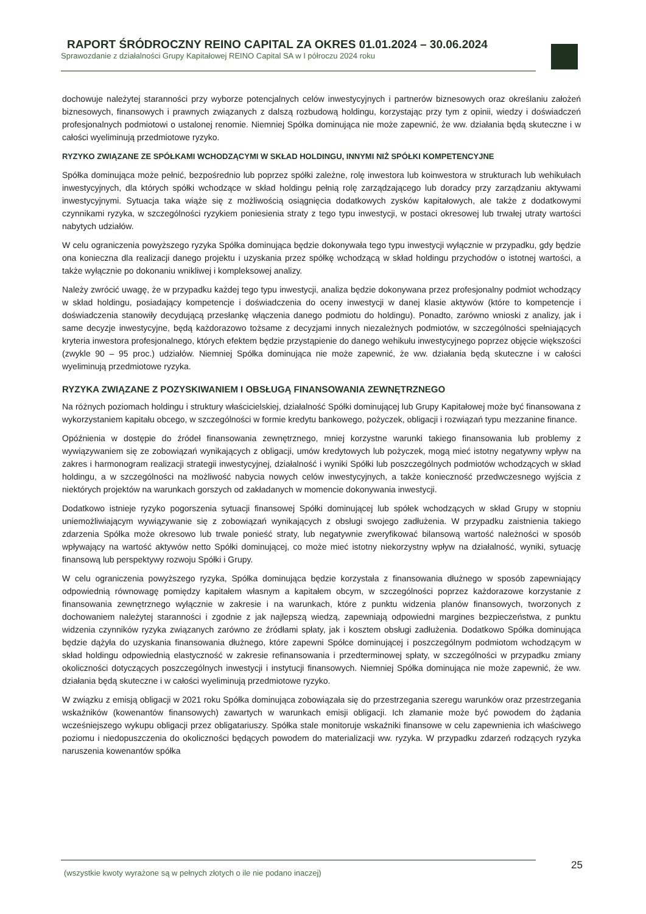RAPORT ŚRÓDROCZNY REINO CAPITAL ZA OKRES 01.01.2024 – 30.06.2024
Sprawozdanie z działalności Grupy Kapitałowej REINO Capital SA w I półroczu 2024 roku
dochowuje należytej staranności przy wyborze potencjalnych celów inwestycyjnych i partnerów biznesowych oraz określaniu założeń biznesowych, finansowych i prawnych związanych z dalszą rozbudową holdingu, korzystając przy tym z opinii, wiedzy i doświadczeń profesjonalnych podmiotowi o ustalonej renomie. Niemniej Spółka dominująca nie może zapewnić, że ww. działania będą skuteczne i w całości wyeliminują przedmiotowe ryzyko.
RYZYKO ZWIĄZANE ZE SPÓŁKAMI WCHODZĄCYMI W SKŁAD HOLDINGU, INNYMI NIŻ SPÓŁKI KOMPETENCYJNE
Spółka dominująca może pełnić, bezpośrednio lub poprzez spółki zależne, rolę inwestora lub koinwestora w strukturach lub wehikułach inwestycyjnych, dla których spółki wchodzące w skład holdingu pełnią rolę zarządzającego lub doradcy przy zarządzaniu aktywami inwestycyjnymi. Sytuacja taka wiąże się z możliwością osiągnięcia dodatkowych zysków kapitałowych, ale także z dodatkowymi czynnikami ryzyka, w szczególności ryzykiem poniesienia straty z tego typu inwestycji, w postaci okresowej lub trwałej utraty wartości nabytych udziałów.
W celu ograniczenia powyższego ryzyka Spółka dominująca będzie dokonywała tego typu inwestycji wyłącznie w przypadku, gdy będzie ona konieczna dla realizacji danego projektu i uzyskania przez spółkę wchodzącą w skład holdingu przychodów o istotnej wartości, a także wyłącznie po dokonaniu wnikliwej i kompleksowej analizy.
Należy zwrócić uwagę, że w przypadku każdej tego typu inwestycji, analiza będzie dokonywana przez profesjonalny podmiot wchodzący w skład holdingu, posiadający kompetencje i doświadczenia do oceny inwestycji w danej klasie aktywów (które to kompetencje i doświadczenia stanowiły decydującą przesłankę włączenia danego podmiotu do holdingu). Ponadto, zarówno wnioski z analizy, jak i same decyzje inwestycyjne, będą każdorazowo tożsame z decyzjami innych niezależnych podmiotów, w szczególności spełniających kryteria inwestora profesjonalnego, których efektem będzie przystąpienie do danego wehikułu inwestycyjnego poprzez objęcie większości (zwykle 90 – 95 proc.) udziałów. Niemniej Spółka dominująca nie może zapewnić, że ww. działania będą skuteczne i w całości wyeliminują przedmiotowe ryzyka.
RYZYKA ZWIĄZANE Z POZYSKIWANIEM I OBSŁUGĄ FINANSOWANIA ZEWNĘTRZNEGO
Na różnych poziomach holdingu i struktury właścicielskiej, działalność Spółki dominującej lub Grupy Kapitałowej może być finansowana z wykorzystaniem kapitału obcego, w szczególności w formie kredytu bankowego, pożyczek, obligacji i rozwiązań typu mezzanine finance.
Opóźnienia w dostępie do źródeł finansowania zewnętrznego, mniej korzystne warunki takiego finansowania lub problemy z wywiązywaniem się ze zobowiązań wynikających z obligacji, umów kredytowych lub pożyczek, mogą mieć istotny negatywny wpływ na zakres i harmonogram realizacji strategii inwestycyjnej, działalność i wyniki Spółki lub poszczególnych podmiotów wchodzących w skład holdingu, a w szczególności na możliwość nabycia nowych celów inwestycyjnych, a także konieczność przedwczesnego wyjścia z niektórych projektów na warunkach gorszych od zakładanych w momencie dokonywania inwestycji.
Dodatkowo istnieje ryzyko pogorszenia sytuacji finansowej Spółki dominującej lub spółek wchodzących w skład Grupy w stopniu uniemożliwiającym wywiązywanie się z zobowiązań wynikających z obsługi swojego zadłużenia. W przypadku zaistnienia takiego zdarzenia Spółka może okresowo lub trwale ponieść straty, lub negatywnie zweryfikować bilansową wartość należności w sposób wpływający na wartość aktywów netto Spółki dominującej, co może mieć istotny niekorzystny wpływ na działalność, wyniki, sytuację finansową lub perspektywy rozwoju Spółki i Grupy.
W celu ograniczenia powyższego ryzyka, Spółka dominująca będzie korzystała z finansowania dłużnego w sposób zapewniający odpowiednią równowagę pomiędzy kapitałem własnym a kapitałem obcym, w szczególności poprzez każdorazowe korzystanie z finansowania zewnętrznego wyłącznie w zakresie i na warunkach, które z punktu widzenia planów finansowych, tworzonych z dochowaniem należytej staranności i zgodnie z jak najlepszą wiedzą, zapewniają odpowiedni margines bezpieczeństwa, z punktu widzenia czynników ryzyka związanych zarówno ze źródłami spłaty, jak i kosztem obsługi zadłużenia. Dodatkowo Spółka dominująca będzie dążyła do uzyskania finansowania dłużnego, które zapewni Spółce dominującej i poszczególnym podmiotom wchodzącym w skład holdingu odpowiednią elastyczność w zakresie refinansowania i przedterminowej spłaty, w szczególności w przypadku zmiany okoliczności dotyczących poszczególnych inwestycji i instytucji finansowych. Niemniej Spółka dominująca nie może zapewnić, że ww. działania będą skuteczne i w całości wyeliminują przedmiotowe ryzyko.
W związku z emisją obligacji w 2021 roku Spółka dominująca zobowiązała się do przestrzegania szeregu warunków oraz przestrzegania wskaźników (kowenantów finansowych) zawartych w warunkach emisji obligacji. Ich złamanie może być powodem do żądania wcześniejszego wykupu obligacji przez obligatariuszy. Spółka stale monitoruje wskaźniki finansowe w celu zapewnienia ich właściwego poziomu i niedopuszczenia do okoliczności będących powodem do materializacji ww. ryzyka. W przypadku zdarzeń rodzących ryzyka naruszenia kowenantów spółka
25
(wszystkie kwoty wyrażone są w pełnych złotych o ile nie podano inaczej)